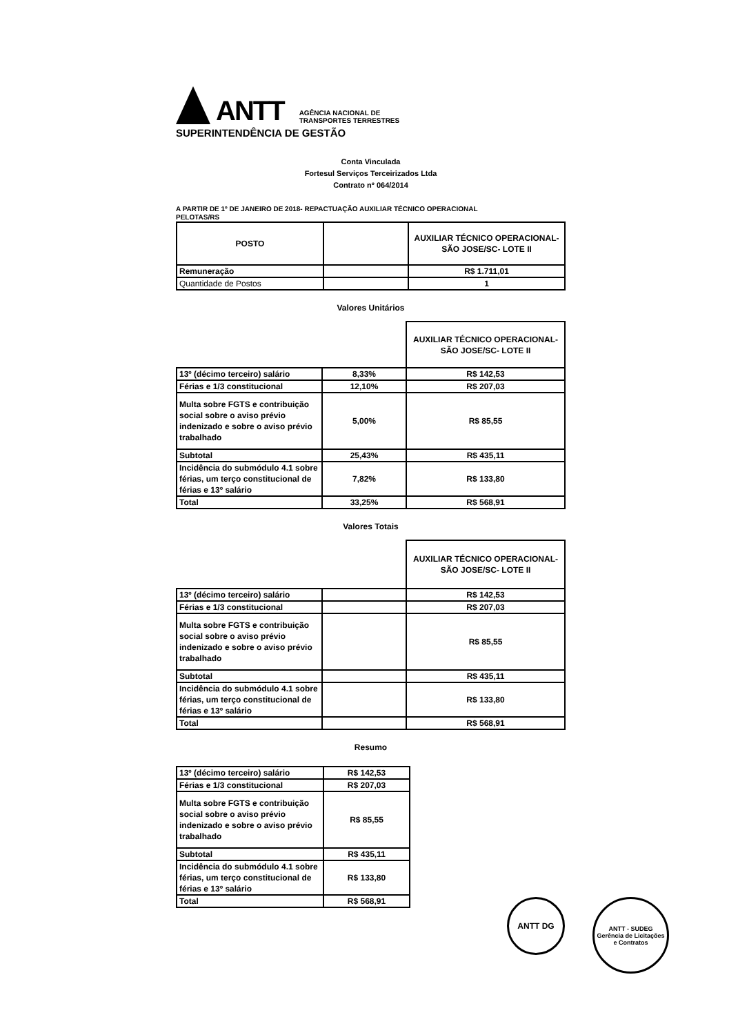ANTT AGÊNCIA NACIONAL DE
TRANSPORTES TERRESTRES
SUPERINTENDÊNCIA DE GESTÃO
Conta Vinculada
Fortesul Serviços Terceirizados Ltda
Contrato nº 064/2014
A PARTIR DE 1º DE JANEIRO DE 2018- REPACTUAÇÃO AUXILIAR TÉCNICO OPERACIONAL
PELOTAS/RS
| POSTO | | AUXILIAR TÉCNICO OPERACIONAL- SÃO JOSE/SC- LOTE II |
| --- | --- | --- |
| Remuneração | | R$ 1.711,01 |
| Quantidade de Postos | | 1 |
Valores Unitários
| | | AUXILIAR TÉCNICO OPERACIONAL- SÃO JOSE/SC- LOTE II |
| 13º (décimo terceiro) salário | 8,33% | R$ 142,53 |
| Férias e 1/3 constitucional | 12,10% | R$ 207,03 |
| Multa sobre FGTS e contribuição social sobre o aviso prévio indenizado e sobre o aviso prévio trabalhado | 5,00% | R$ 85,55 |
| Subtotal | 25,43% | R$ 435,11 |
| Incidência do submódulo 4.1 sobre férias, um terço constitucional de férias e 13º salário | 7,82% | R$ 133,80 |
| Total | 33,25% | R$ 568,91 |
Valores Totais
| | | AUXILIAR TÉCNICO OPERACIONAL- SÃO JOSE/SC- LOTE II |
| 13º (décimo terceiro) salário | | R$ 142,53 |
| Férias e 1/3 constitucional | | R$ 207,03 |
| Multa sobre FGTS e contribuição social sobre o aviso prévio indenizado e sobre o aviso prévio trabalhado | | R$ 85,55 |
| Subtotal | | R$ 435,11 |
| Incidência do submódulo 4.1 sobre férias, um terço constitucional de férias e 13º salário | | R$ 133,80 |
| Total | | R$ 568,91 |
Resumo
| 13º (décimo terceiro) salário | R$ 142,53 |
| Férias e 1/3 constitucional | R$ 207,03 |
| Multa sobre FGTS e contribuição social sobre o aviso prévio indenizado e sobre o aviso prévio trabalhado | R$ 85,55 |
| Subtotal | R$ 435,11 |
| Incidência do submódulo 4.1 sobre férias, um terço constitucional de férias e 13º salário | R$ 133,80 |
| Total | R$ 568,91 |
ANTT DG
ANTT - SUDEG Gerência de Licitações e Contratos